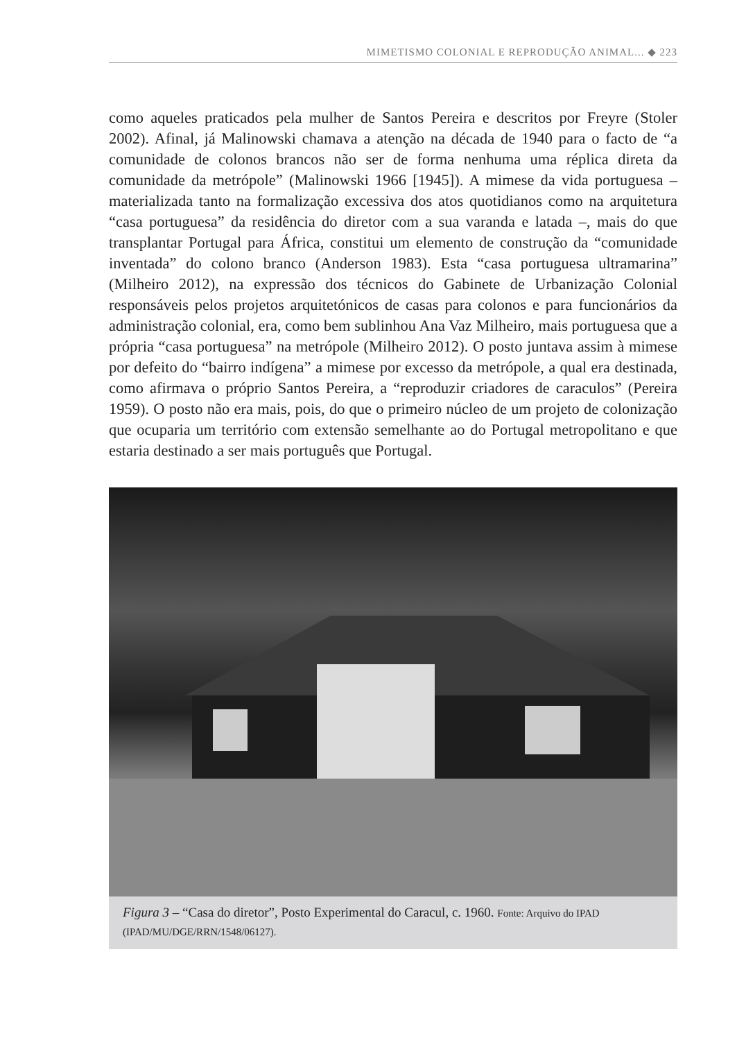MIMETISMO COLONIAL E REPRODUÇÃO ANIMAL... ◆ 223
como aqueles praticados pela mulher de Santos Pereira e descritos por Freyre (Stoler 2002). Afinal, já Malinowski chamava a atenção na década de 1940 para o facto de “a comunidade de colonos brancos não ser de forma nenhuma uma réplica direta da comunidade da metrópole” (Malinowski 1966 [1945]). A mimese da vida portuguesa – materializada tanto na formalização excessiva dos atos quotidianos como na arquitetura “casa portuguesa” da residência do diretor com a sua varanda e latada –, mais do que transplantar Portugal para África, constitui um elemento de construção da “comunidade inventada” do colono branco (Anderson 1983). Esta “casa portuguesa ultramarina” (Milheiro 2012), na expressão dos técnicos do Gabinete de Urbanização Colonial responsáveis pelos projetos arquitetónicos de casas para colonos e para funcionários da administração colonial, era, como bem sublinhou Ana Vaz Milheiro, mais portuguesa que a própria “casa portuguesa” na metrópole (Milheiro 2012). O posto juntava assim à mimese por defeito do “bairro indígena” a mimese por excesso da metrópole, a qual era destinada, como afirmava o próprio Santos Pereira, a “reproduzir criadores de caraculos” (Pereira 1959). O posto não era mais, pois, do que o primeiro núcleo de um projeto de colonização que ocuparia um território com extensão semelhante ao do Portugal metropolitano e que estaria destinado a ser mais português que Portugal.
Figura 3 – “Casa do diretor”, Posto Experimental do Caracul, c. 1960. Fonte: Arquivo do IPAD (IPAD/MU/DGE/RRN/1548/06127).